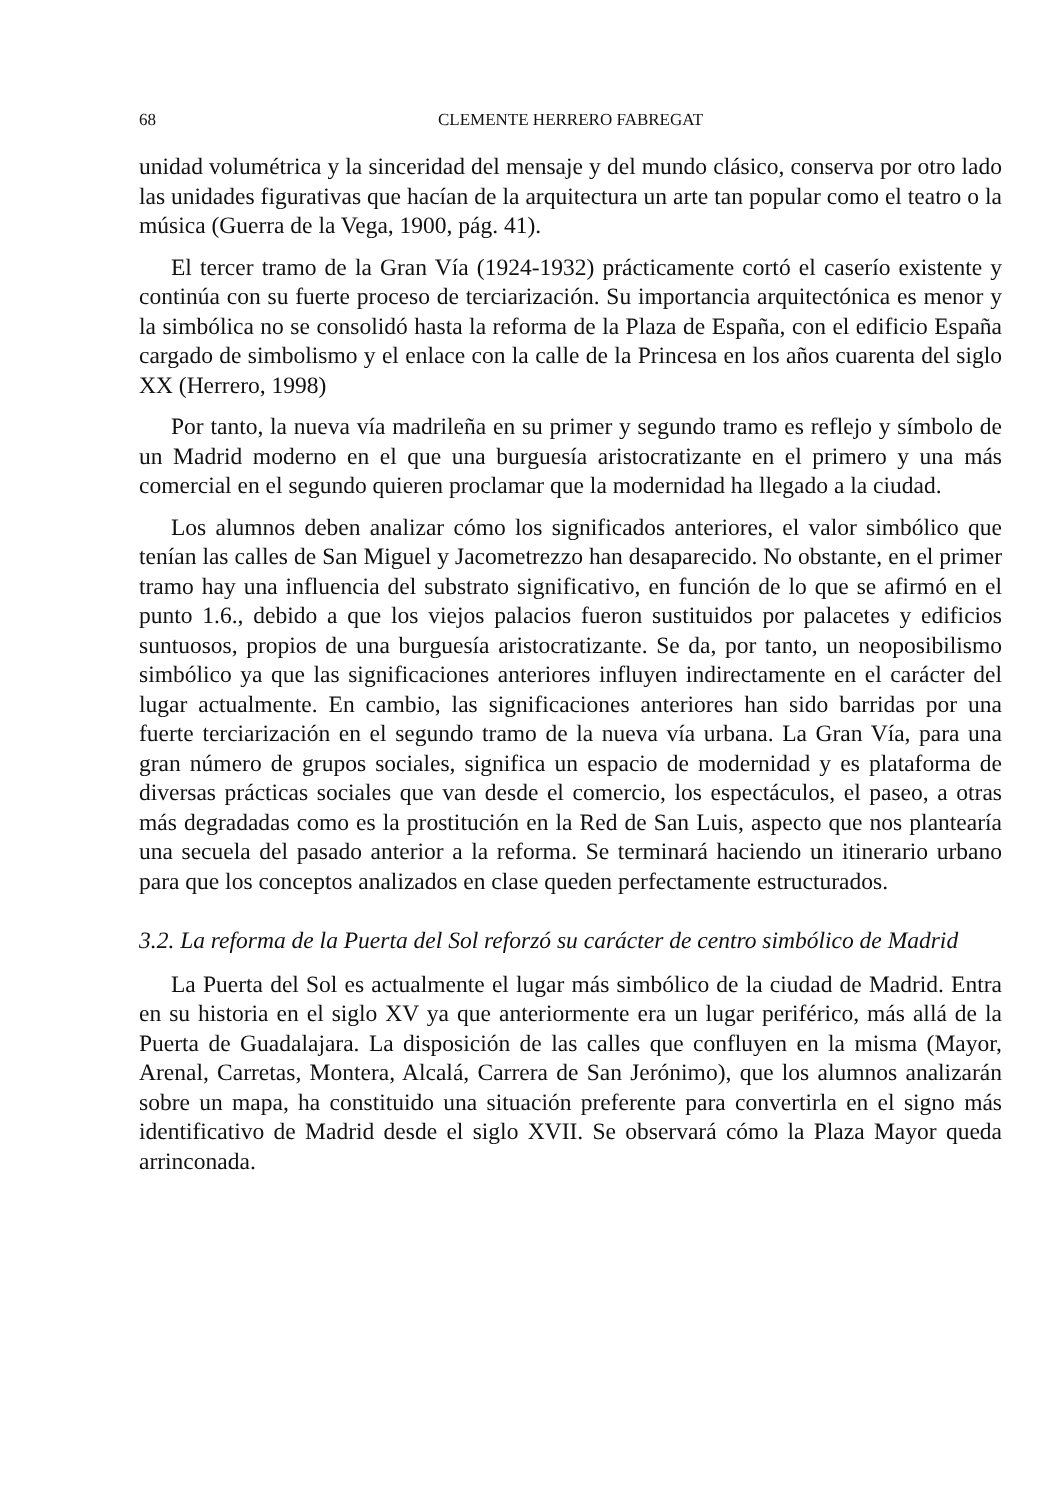68 CLEMENTE HERRERO FABREGAT
unidad volumétrica y la sinceridad del mensaje y del mundo clásico, conserva por otro lado las unidades figurativas que hacían de la arquitectura un arte tan popular como el teatro o la música (Guerra de la Vega, 1900, pág. 41).
El tercer tramo de la Gran Vía (1924-1932) prácticamente cortó el caserío existente y continúa con su fuerte proceso de terciarización. Su importancia arquitectónica es menor y la simbólica no se consolidó hasta la reforma de la Plaza de España, con el edificio España cargado de simbolismo y el enlace con la calle de la Princesa en los años cuarenta del siglo XX (Herrero, 1998)
Por tanto, la nueva vía madrileña en su primer y segundo tramo es reflejo y símbolo de un Madrid moderno en el que una burguesía aristocratizante en el primero y una más comercial en el segundo quieren proclamar que la modernidad ha llegado a la ciudad.
Los alumnos deben analizar cómo los significados anteriores, el valor simbólico que tenían las calles de San Miguel y Jacometrezzo han desaparecido. No obstante, en el primer tramo hay una influencia del substrato significativo, en función de lo que se afirmó en el punto 1.6., debido a que los viejos palacios fueron sustituidos por palacetes y edificios suntuosos, propios de una burguesía aristocratizante. Se da, por tanto, un neoposibilismo simbólico ya que las significaciones anteriores influyen indirectamente en el carácter del lugar actualmente. En cambio, las significaciones anteriores han sido barridas por una fuerte terciarización en el segundo tramo de la nueva vía urbana. La Gran Vía, para una gran número de grupos sociales, significa un espacio de modernidad y es plataforma de diversas prácticas sociales que van desde el comercio, los espectáculos, el paseo, a otras más degradadas como es la prostitución en la Red de San Luis, aspecto que nos plantearía una secuela del pasado anterior a la reforma. Se terminará haciendo un itinerario urbano para que los conceptos analizados en clase queden perfectamente estructurados.
3.2. La reforma de la Puerta del Sol reforzó su carácter de centro simbólico de Madrid
La Puerta del Sol es actualmente el lugar más simbólico de la ciudad de Madrid. Entra en su historia en el siglo XV ya que anteriormente era un lugar periférico, más allá de la Puerta de Guadalajara. La disposición de las calles que confluyen en la misma (Mayor, Arenal, Carretas, Montera, Alcalá, Carrera de San Jerónimo), que los alumnos analizarán sobre un mapa, ha constituido una situación preferente para convertirla en el signo más identificativo de Madrid desde el siglo XVII. Se observará cómo la Plaza Mayor queda arrinconada.